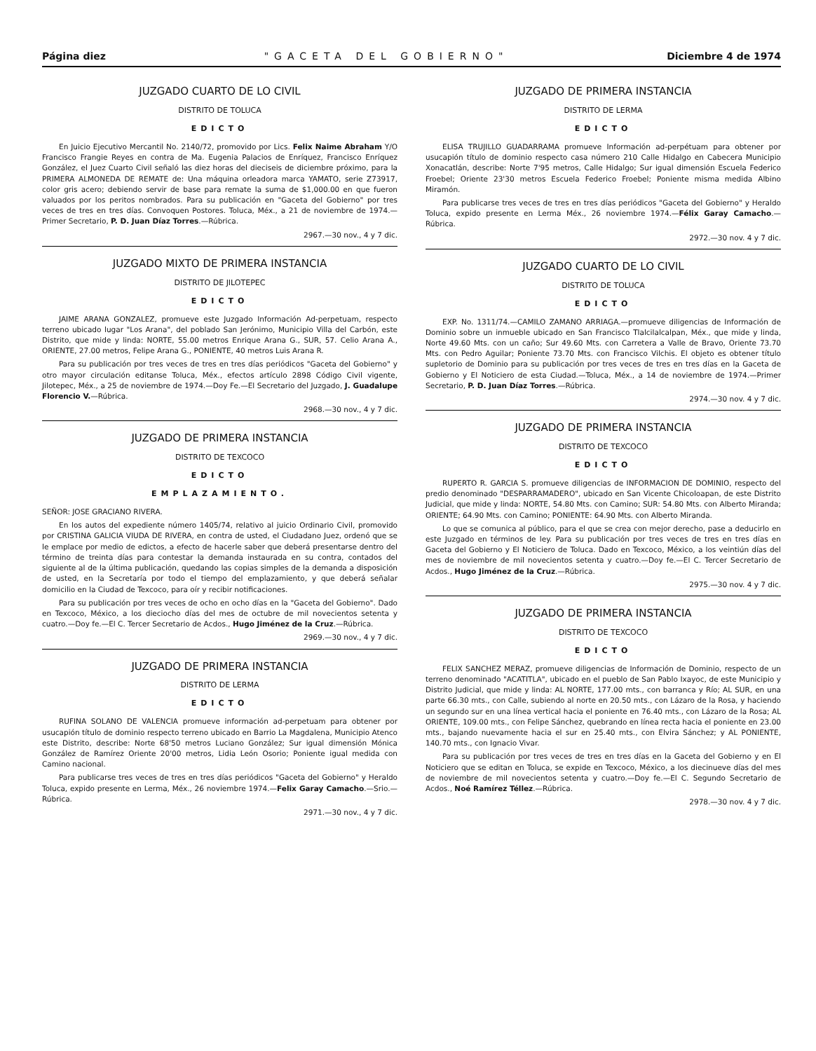Página diez "GACETA DEL GOBIERNO" Diciembre 4 de 1974
JUZGADO CUARTO DE LO CIVIL
DISTRITO DE TOLUCA
EDICTO
En Juicio Ejecutivo Mercantil No. 2140/72, promovido por Lics. Felix Naime Abraham Y/O Francisco Frangie Reyes en contra de Ma. Eugenia Palacios de Enríquez, Francisco Enríquez González, el Juez Cuarto Civil señaló las diez horas del dieciseis de diciembre próximo, para la PRIMERA ALMONEDA DE REMATE de: Una máquina orleadora marca YAMATO, serie Z73917, color gris acero; debiendo servir de base para remate la suma de $1,000.00 en que fueron valuados por los peritos nombrados. Para su publicación en "Gaceta del Gobierno" por tres veces de tres en tres días. Convoquen Postores. Toluca, Méx., a 21 de noviembre de 1974.—Primer Secretario, P. D. Juan Díaz Torres.—Rúbrica.
2967.—30 nov., 4 y 7 dic.
JUZGADO MIXTO DE PRIMERA INSTANCIA
DISTRITO DE JILOTEPEC
EDICTO
JAIME ARANA GONZALEZ, promueve este Juzgado Información Ad-perpetuam, respecto terreno ubicado lugar "Los Arana", del poblado San Jerónimo, Municipio Villa del Carbón, este Distrito, que mide y linda: NORTE, 55.00 metros Enrique Arana G., SUR, 57. Celio Arana A., ORIENTE, 27.00 metros, Felipe Arana G., PONIENTE, 40 metros Luis Arana R.
Para su publicación por tres veces de tres en tres días periódicos "Gaceta del Gobierno" y otro mayor circulación editanse Toluca, Méx., efectos artículo 2898 Código Civil vigente, Jilotepec, Méx., a 25 de noviembre de 1974.—Doy Fe.—El Secretario del Juzgado, J. Guadalupe Florencio V.—Rúbrica.
2968.—30 nov., 4 y 7 dic.
JUZGADO DE PRIMERA INSTANCIA
DISTRITO DE TEXCOCO
EDICTO
EMPLAZAMIENTO.
SEÑOR: JOSE GRACIANO RIVERA.
En los autos del expediente número 1405/74, relativo al juicio Ordinario Civil, promovido por CRISTINA GALICIA VIUDA DE RIVERA, en contra de usted, el Ciudadano Juez, ordenó que se le emplace por medio de edictos, a efecto de hacerle saber que deberá presentarse dentro del término de treinta días para contestar la demanda instaurada en su contra, contados del siguiente al de la última publicación, quedando las copias simples de la demanda a disposición de usted, en la Secretaría por todo el tiempo del emplazamiento, y que deberá señalar domicilio en la Ciudad de Texcoco, para oír y recibir notificaciones.
Para su publicación por tres veces de ocho en ocho días en la "Gaceta del Gobierno". Dado en Texcoco, México, a los dieciocho días del mes de octubre de mil novecientos setenta y cuatro.—Doy fe.—El C. Tercer Secretario de Acdos., Hugo Jiménez de la Cruz.—Rúbrica.
2969.—30 nov., 4 y 7 dic.
JUZGADO DE PRIMERA INSTANCIA
DISTRITO DE LERMA
EDICTO
RUFINA SOLANO DE VALENCIA promueve información ad-perpetuam para obtener por usucapión título de dominio respecto terreno ubicado en Barrio La Magdalena, Municipio Atenco este Distrito, describe: Norte 68'50 metros Luciano González; Sur igual dimensión Mónica González de Ramírez Oriente 20'00 metros, Lidia León Osorio; Poniente igual medida con Camino nacional.
Para publicarse tres veces de tres en tres días periódicos "Gaceta del Gobierno" y Heraldo Toluca, expido presente en Lerma, Méx., 26 noviembre 1974.—Felix Garay Camacho.—Srio.—Rúbrica.
2971.—30 nov., 4 y 7 dic.
JUZGADO DE PRIMERA INSTANCIA
DISTRITO DE LERMA
EDICTO
ELISA TRUJILLO GUADARRAMA promueve Información ad-perpétuam para obtener por usucapión título de dominio respecto casa número 210 Calle Hidalgo en Cabecera Municipio Xonacatlán, describe: Norte 7'95 metros, Calle Hidalgo; Sur igual dimensión Escuela Federico Froebel; Oriente 23'30 metros Escuela Federico Froebel; Poniente misma medida Albino Miramón.
Para publicarse tres veces de tres en tres días periódicos "Gaceta del Gobierno" y Heraldo Toluca, expido presente en Lerma Méx., 26 noviembre 1974.—Félix Garay Camacho.—Rúbrica.
2972.—30 nov. 4 y 7 dic.
JUZGADO CUARTO DE LO CIVIL
DISTRITO DE TOLUCA
EDICTO
EXP. No. 1311/74.—CAMILO ZAMANO ARRIAGA.—promueve diligencias de Información de Dominio sobre un inmueble ubicado en San Francisco Tlalcilalcalpan, Méx., que mide y linda, Norte 49.60 Mts. con un caño; Sur 49.60 Mts. con Carretera a Valle de Bravo, Oriente 73.70 Mts. con Pedro Aguilar; Poniente 73.70 Mts. con Francisco Vilchis. El objeto es obtener título supletorio de Dominio para su publicación por tres veces de tres en tres días en la Gaceta de Gobierno y El Noticiero de esta Ciudad.—Toluca, Méx., a 14 de noviembre de 1974.—Primer Secretario, P. D. Juan Díaz Torres.—Rúbrica.
2974.—30 nov. 4 y 7 dic.
JUZGADO DE PRIMERA INSTANCIA
DISTRITO DE TEXCOCO
EDICTO
RUPERTO R. GARCIA S. promueve diligencias de INFORMACION DE DOMINIO, respecto del predio denominado "DESPARRAMADERO", ubicado en San Vicente Chicoloapan, de este Distrito Judicial, que mide y linda: NORTE, 54.80 Mts. con Camino; SUR: 54.80 Mts. con Alberto Miranda; ORIENTE; 64.90 Mts. con Camino; PONIENTE: 64.90 Mts. con Alberto Miranda.
Lo que se comunica al público, para el que se crea con mejor derecho, pase a deducirlo en este Juzgado en términos de ley. Para su publicación por tres veces de tres en tres días en Gaceta del Gobierno y El Noticiero de Toluca. Dado en Texcoco, México, a los veintiún días del mes de noviembre de mil novecientos setenta y cuatro.—Doy fe.—El C. Tercer Secretario de Acdos., Hugo Jiménez de la Cruz.—Rúbrica.
2975.—30 nov. 4 y 7 dic.
JUZGADO DE PRIMERA INSTANCIA
DISTRITO DE TEXCOCO
EDICTO
FELIX SANCHEZ MERAZ, promueve diligencias de Información de Dominio, respecto de un terreno denominado "ACATITLA", ubicado en el pueblo de San Pablo Ixayoc, de este Municipio y Distrito Judicial, que mide y linda: AL NORTE, 177.00 mts., con barranca y Río; AL SUR, en una parte 66.30 mts., con Calle, subiendo al norte en 20.50 mts., con Lázaro de la Rosa, y haciendo un segundo sur en una línea vertical hacia el poniente en 76.40 mts., con Lázaro de la Rosa; AL ORIENTE, 109.00 mts., con Felipe Sánchez, quebrando en línea recta hacia el poniente en 23.00 mts., bajando nuevamente hacia el sur en 25.40 mts., con Elvira Sánchez; y AL PONIENTE, 140.70 mts., con Ignacio Vivar.
Para su publicación por tres veces de tres en tres días en la Gaceta del Gobierno y en El Noticiero que se editan en Toluca, se expide en Texcoco, México, a los diecinueve días del mes de noviembre de mil novecientos setenta y cuatro.—Doy fe.—El C. Segundo Secretario de Acdos., Noé Ramírez Téllez.—Rúbrica.
2978.—30 nov. 4 y 7 dic.